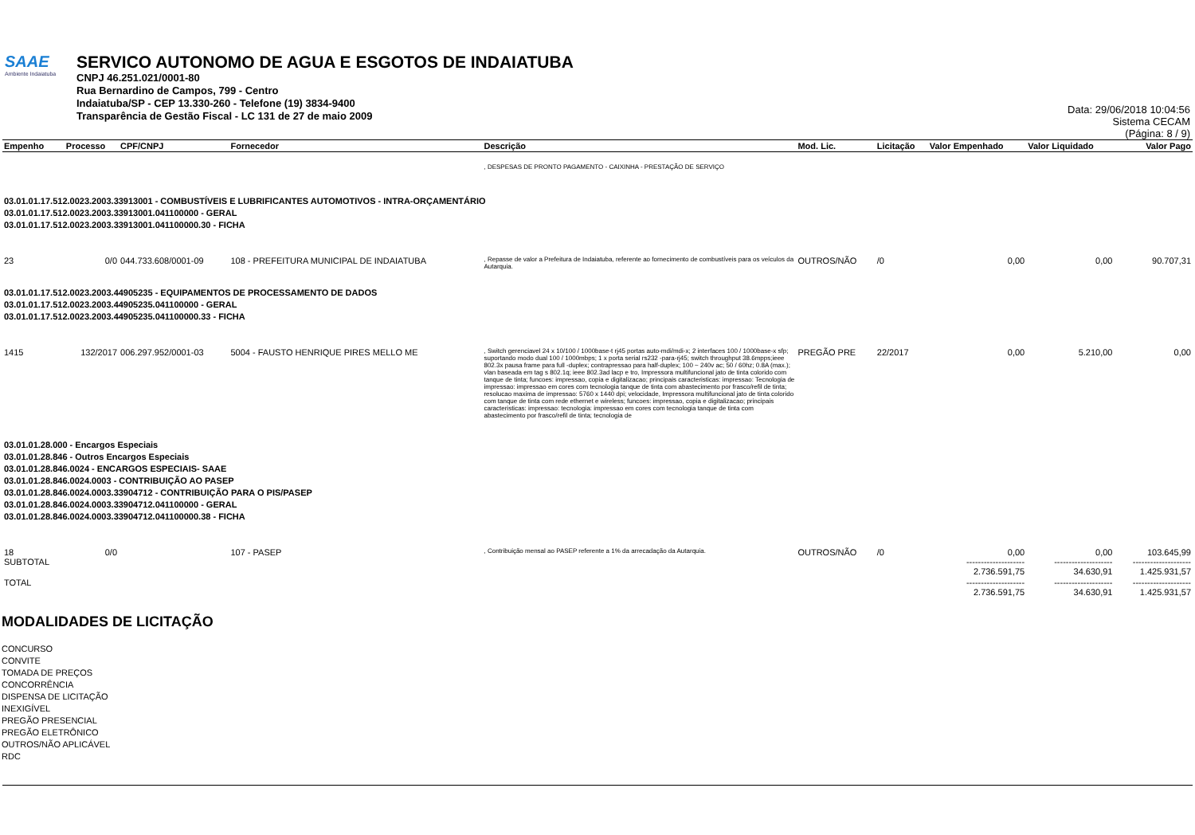SAAE
Ambiente Indaiatuba
SERVICO AUTONOMO DE AGUA E ESGOTOS DE INDAIATUBA
CNPJ 46.251.021/0001-80
Rua Bernardino de Campos, 799 - Centro
Indaiatuba/SP - CEP 13.330-260 - Telefone (19) 3834-9400
Transparência de Gestão Fiscal - LC 131 de 27 de maio 2009
Data: 29/06/2018 10:04:56
Sistema CECAM
(Página: 8 / 9)
| Empenho | Processo | CPF/CNPJ | Fornecedor | Descrição | Mod. Lic. | Licitação | Valor Empenhado | Valor Liquidado | Valor Pago |
| --- | --- | --- | --- | --- | --- | --- | --- | --- | --- |
| | | | | , DESPESAS DE PRONTO PAGAMENTO - CAIXINHA - PRESTAÇÃO DE SERVIÇO | | | | | |
| 03.01.01.17.512.0023.2003.33913001 - COMBUSTÍVEIS E LUBRIFICANTES AUTOMOTIVOS - INTRA-ORÇAMENTÁRIO 03.01.01.17.512.0023.2003.33913001.041100000 - GERAL 03.01.01.17.512.0023.2003.33913001.041100000.30 - FICHA | | | | | | | | | |
| 23 | 0/0 | 044.733.608/0001-09 | 108 - PREFEITURA MUNICIPAL DE INDAIATUBA | , Repasse de valor a Prefeitura de Indaiatuba, referente ao fornecimento de combustíveis para os veículos da Autarquia. | OUTROS/NÃO | /0 | 0,00 | 0,00 | 90.707,31 |
| 03.01.01.17.512.0023.2003.44905235 - EQUIPAMENTOS DE PROCESSAMENTO DE DADOS 03.01.01.17.512.0023.2003.44905235.041100000 - GERAL 03.01.01.17.512.0023.2003.44905235.041100000.33 - FICHA | | | | | | | | | |
| 1415 | 132/2017 | 006.297.952/0001-03 | 5004 - FAUSTO HENRIQUE PIRES MELLO ME | , Switch gerenciavel 24 x 10/100 / 1000base-t rj45 portas auto-mdi/mdi-x; 2 interfaces 100 / 1000base-x sfp; suportando modo dual 100 / 1000mbps; 1 x porta serial rs232 -para-rj45; switch throughput 38.6mpps;ieee 802.3x pausa frame para full -duplex; contrapressao para half-duplex; 100 ~ 240v ac; 50 / 60hz; 0.8A (max.); vlan baseada em tag s 802.1q; ieee 802.3ad lacp e tro, Impressora multifuncional jato de tinta colorido com tanque de tinta; funcoes: impressao, copia e digitalizacao; principais caracteristicas: impressao: Tecnologia de impressao: impressao em cores com tecnologia tanque de tinta com abastecimento por frasco/refil de tinta; resolucao maxima de impressao: 5760 x 1440 dpi; velocidade, Impressora multifuncional jato de tinta colorido com tanque de tinta com rede ethernet e wireless; funcoes: impressao, copia e digitalizacao; principais caracteristicas: impressao: tecnologia: impressao em cores com tecnologia tanque de tinta com abastecimento por frasco/refil de tinta; tecnologia de | PREGÃO PRE | 22/2017 | 0,00 | 5.210,00 | 0,00 |
| 03.01.01.28.000 - Encargos Especiais 03.01.01.28.846 - Outros Encargos Especiais 03.01.01.28.846.0024 - ENCARGOS ESPECIAIS- SAAE 03.01.01.28.846.0024.0003 - CONTRIBUIÇÃO AO PASEP 03.01.01.28.846.0024.0003.33904712 - CONTRIBUIÇÃO PARA O PIS/PASEP 03.01.01.28.846.0024.0003.33904712.041100000 - GERAL 03.01.01.28.846.0024.0003.33904712.041100000.38 - FICHA | | | | | | | | | |
| 18 SUBTOTAL | 0/0 | | 107 - PASEP | , Contribuição mensal ao PASEP referente a 1% da arrecadação da Autarquia. | OUTROS/NÃO | /0 | 0,00 -------------------- 2.736.591,75 | 0,00 -------------------- 34.630,91 | 103.645,99 -------------------- 1.425.931,57 |
| TOTAL | | | | | | | -------------------- 2.736.591,75 | -------------------- 34.630,91 | -------------------- 1.425.931,57 |
MODALIDADES DE LICITAÇÃO
CONCURSO
CONVITE
TOMADA DE PREÇOS
CONCORRÊNCIA
DISPENSA DE LICITAÇÃO
INEXIGÍVEL
PREGÃO PRESENCIAL
PREGÃO ELETRÔNICO
OUTROS/NÃO APLICÁVEL
RDC